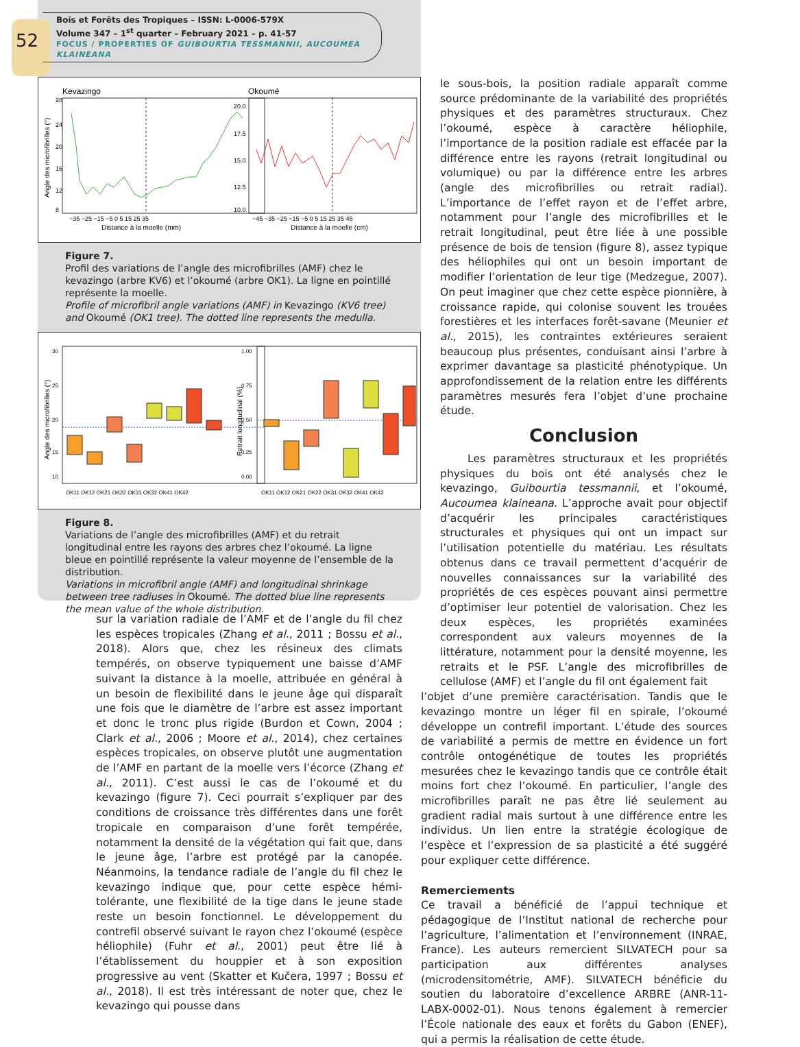52
Bois et Forêts des Tropiques – ISSN: L-0006-579X
Volume 347 – 1<sup>st</sup> quarter – February 2021 – p. 41-57
FOCUS / PROPERTIES OF GUIBOURTIA TESSMANNII, AUCOUMEA KLAINEANA
Kevazingo
Okoumé
Angle des microfibrilles (°)
28
24
20
16
12
8
20.0
17.5
15.0
12.5
10.0
−35 −25 −15 −5 0 5 15 25 35
−45 −35 −25 −15 −5 0 5 15 25 35 45
Distance à la moelle (mm)
Distance à la moelle (cm)
Figure 7.
Profil des variations de l’angle des microfibrilles (AMF) chez le kevazingo (arbre KV6) et l’okoumé (arbre OK1). La ligne en pointillé représente la moelle.
Profile of microfibril angle variations (AMF) in Kevazingo (KV6 tree) and Okoumé (OK1 tree). The dotted line represents the medulla.
Angle des microfibrilles (°)
Retrait longitudinal (%)
30
25
20
15
10
1.00
0.75
0.50
0.25
0.00
OK11 OK12 OK21 OK22 OK31 OK32 OK41 OK42
OK11 OK12 OK21 OK22 OK31 OK32 OK41 OK42
Figure 8.
Variations de l’angle des microfibrilles (AMF) et du retrait longitudinal entre les rayons des arbres chez l’okoumé. La ligne bleue en pointillé représente la valeur moyenne de l’ensemble de la distribution.
Variations in microfibril angle (AMF) and longitudinal shrinkage between tree radiuses in Okoumé. The dotted blue line represents the mean value of the whole distribution.
sur la variation radiale de l’AMF et de l’angle du fil chez les espèces tropicales (Zhang et al., 2011 ; Bossu et al., 2018). Alors que, chez les résineux des climats tempérés, on observe typiquement une baisse d’AMF suivant la distance à la moelle, attribuée en général à un besoin de flexibilité dans le jeune âge qui disparaît une fois que le diamètre de l’arbre est assez important et donc le tronc plus rigide (Burdon et Cown, 2004 ; Clark et al., 2006 ; Moore et al., 2014), chez certaines espèces tropicales, on observe plutôt une augmentation de l’AMF en partant de la moelle vers l’écorce (Zhang et al., 2011). C’est aussi le cas de l’okoumé et du kevazingo (figure 7). Ceci pourrait s’expliquer par des conditions de croissance très différentes dans une forêt tropicale en comparaison d’une forêt tempérée, notamment la densité de la végétation qui fait que, dans le jeune âge, l’arbre est protégé par la canopée. Néanmoins, la tendance radiale de l’angle du fil chez le kevazingo indique que, pour cette espèce hémi-tolérante, une flexibilité de la tige dans le jeune stade reste un besoin fonctionnel. Le développement du contrefil observé suivant le rayon chez l’okoumé (espèce héliophile) (Fuhr et al., 2001) peut être lié à l’établissement du houppier et à son exposition progressive au vent (Skatter et Kučera, 1997 ; Bossu et al., 2018). Il est très intéressant de noter que, chez le kevazingo qui pousse dans
le sous-bois, la position radiale apparaît comme source prédominante de la variabilité des propriétés physiques et des paramètres structuraux. Chez l’okoumé, espèce à caractère héliophile, l’importance de la position radiale est effacée par la différence entre les rayons (retrait longitudinal ou volumique) ou par la différence entre les arbres (angle des microfibrilles ou retrait radial). L’importance de l’effet rayon et de l’effet arbre, notamment pour l’angle des microfibrilles et le retrait longitudinal, peut être liée à une possible présence de bois de tension (figure 8), assez typique des héliophiles qui ont un besoin important de modifier l’orientation de leur tige (Medzegue, 2007). On peut imaginer que chez cette espèce pionnière, à croissance rapide, qui colonise souvent les trouées forestières et les interfaces forêt-savane (Meunier et al., 2015), les contraintes extérieures seraient beaucoup plus présentes, conduisant ainsi l’arbre à exprimer davantage sa plasticité phénotypique. Un approfondissement de la relation entre les différents paramètres mesurés fera l’objet d’une prochaine étude.
Conclusion
Les paramètres structuraux et les propriétés physiques du bois ont été analysés chez le kevazingo, Guibourtia tessmannii, et l’okoumé, Aucoumea klaineana. L’approche avait pour objectif d’acquérir les principales caractéristiques structurales et physiques qui ont un impact sur l’utilisation potentielle du matériau. Les résultats obtenus dans ce travail permettent d’acquérir de nouvelles connaissances sur la variabilité des propriétés de ces espèces pouvant ainsi permettre d’optimiser leur potentiel de valorisation. Chez les deux espèces, les propriétés examinées correspondent aux valeurs moyennes de la littérature, notamment pour la densité moyenne, les retraits et le PSF. L’angle des microfibrilles de cellulose (AMF) et l’angle du fil ont également fait
l’objet d’une première caractérisation. Tandis que le kevazingo montre un léger fil en spirale, l’okoumé développe un contrefil important. L’étude des sources de variabilité a permis de mettre en évidence un fort contrôle ontogénétique de toutes les propriétés mesurées chez le kevazingo tandis que ce contrôle était moins fort chez l’okoumé. En particulier, l’angle des microfibrilles paraît ne pas être lié seulement au gradient radial mais surtout à une différence entre les individus. Un lien entre la stratégie écologique de l’espèce et l’expression de sa plasticité a été suggéré pour expliquer cette différence.
Remerciements
Ce travail a bénéficié de l’appui technique et pédagogique de l’Institut national de recherche pour l’agriculture, l’alimentation et l’environnement (INRAE, France). Les auteurs remercient SILVATECH pour sa participation aux différentes analyses (microdensitométrie, AMF). SILVATECH bénéficie du soutien du laboratoire d’excellence ARBRE (ANR-11-LABX-0002-01). Nous tenons également à remercier l’École nationale des eaux et forêts du Gabon (ENEF), qui a permis la réalisation de cette étude.